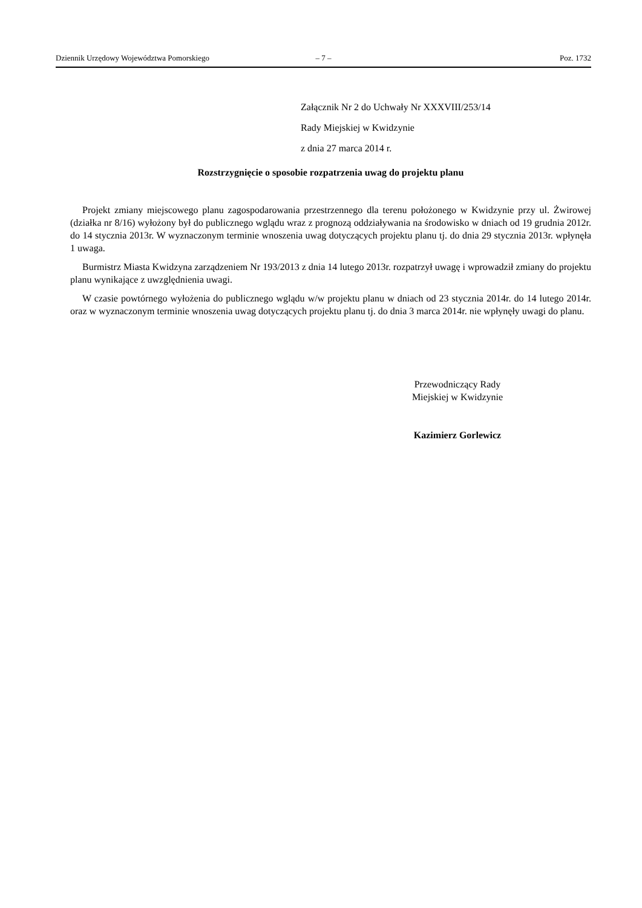Dziennik Urzędowy Województwa Pomorskiego – 7 – Poz. 1732
Załącznik Nr 2 do Uchwały Nr XXXVIII/253/14
Rady Miejskiej w Kwidzynie
z dnia 27 marca 2014 r.
Rozstrzygnięcie o sposobie rozpatrzenia uwag do projektu planu
Projekt zmiany miejscowego planu zagospodarowania przestrzennego dla terenu położonego w Kwidzynie przy ul. Żwirowej (działka nr 8/16) wyłożony był do publicznego wglądu wraz z prognozą oddziaływania na środowisko w dniach od 19 grudnia 2012r. do 14 stycznia 2013r. W wyznaczonym terminie wnoszenia uwag dotyczących projektu planu tj. do dnia 29 stycznia 2013r. wpłynęła 1 uwaga.
Burmistrz Miasta Kwidzyna zarządzeniem Nr 193/2013 z dnia 14 lutego 2013r. rozpatrzył uwagę i wprowadził zmiany do projektu planu wynikające z uwzględnienia uwagi.
W czasie powtórnego wyłożenia do publicznego wglądu w/w projektu planu w dniach od 23 stycznia 2014r. do 14 lutego 2014r. oraz w wyznaczonym terminie wnoszenia uwag dotyczących projektu planu tj. do dnia 3 marca 2014r. nie wpłynęły uwagi do planu.
Przewodniczący Rady
Miejskiej w Kwidzynie
Kazimierz Gorlewicz